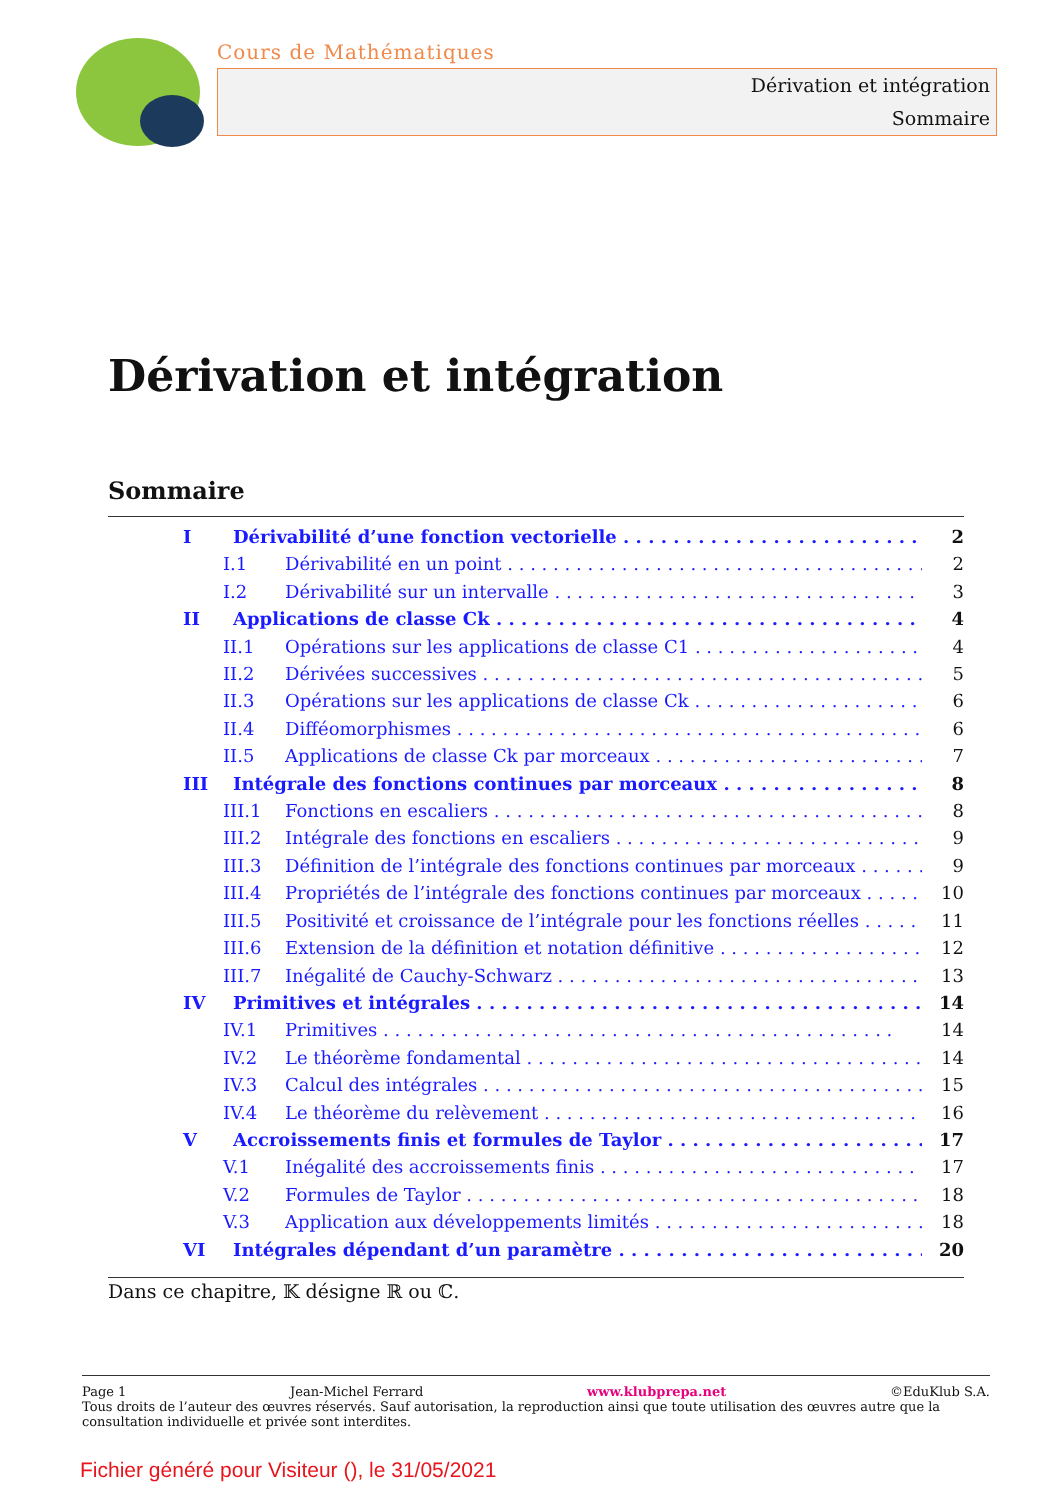Cours de Mathématiques
Dérivation et intégration
Sommaire
Dérivation et intégration
Sommaire
I Dérivabilité d’une fonction vectorielle 2
I.1 Dérivabilité en un point 2
I.2 Dérivabilité sur un intervalle 3
II Applications de classe Ck 4
II.1 Opérations sur les applications de classe C1 4
II.2 Dérivées successives 5
II.3 Opérations sur les applications de classe Ck 6
II.4 Difféomorphismes 6
II.5 Applications de classe Ck par morceaux 7
III Intégrale des fonctions continues par morceaux 8
III.1 Fonctions en escaliers 8
III.2 Intégrale des fonctions en escaliers 9
III.3 Définition de l’intégrale des fonctions continues par morceaux 9
III.4 Propriétés de l’intégrale des fonctions continues par morceaux 10
III.5 Positivité et croissance de l’intégrale pour les fonctions réelles 11
III.6 Extension de la définition et notation définitive 12
III.7 Inégalité de Cauchy-Schwarz 13
IV Primitives et intégrales 14
IV.1 Primitives 14
IV.2 Le théorème fondamental 14
IV.3 Calcul des intégrales 15
IV.4 Le théorème du relèvement 16
V Accroissements finis et formules de Taylor 17
V.1 Inégalité des accroissements finis 17
V.2 Formules de Taylor 18
V.3 Application aux développements limités 18
VI Intégrales dépendant d’un paramètre 20
Dans ce chapitre, 𝕂 désigne ℝ ou ℂ.
Page 1 Jean-Michel Ferrard www.klubprepa.net ©EduKlub S.A.
Tous droits de l’auteur des œuvres réservés. Sauf autorisation, la reproduction ainsi que toute utilisation des œuvres autre que la consultation individuelle et privée sont interdites.
Fichier généré pour Visiteur (), le 31/05/2021